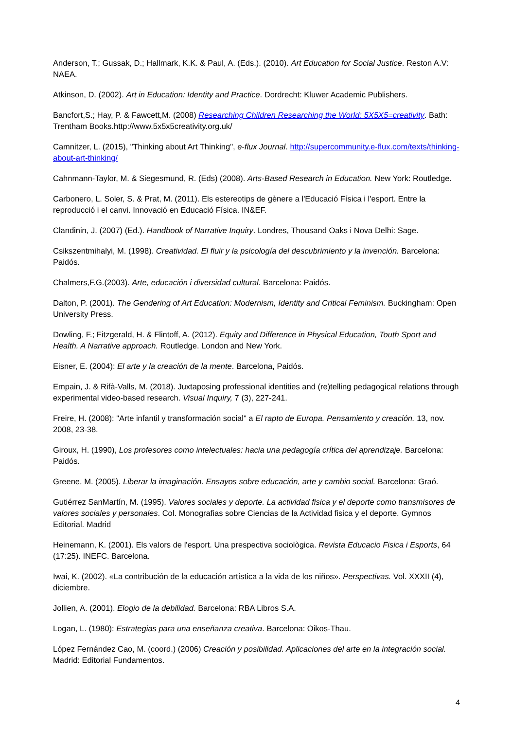Anderson, T.; Gussak, D.; Hallmark, K.K. & Paul, A. (Eds.). (2010). Art Education for Social Justice. Reston A.V: NAEA.
Atkinson, D. (2002). Art in Education: Identity and Practice. Dordrecht: Kluwer Academic Publishers.
Bancfort,S.; Hay, P. & Fawcett,M. (2008) Researching Children Researching the World: 5X5X5=creativity. Bath: Trentham Books.http://www.5x5x5creativity.org.uk/
Camnitzer, L. (2015), "Thinking about Art Thinking", e-flux Journal. http://supercommunity.e-flux.com/texts/thinking-about-art-thinking/
Cahnmann-Taylor, M. & Siegesmund, R. (Eds) (2008). Arts-Based Research in Education. New York: Routledge.
Carbonero, L. Soler, S. & Prat, M. (2011). Els estereotips de gènere a l'Educació Física i l'esport. Entre la reproducció i el canvi. Innovació en Educació Física. IN&EF.
Clandinin, J. (2007) (Ed.). Handbook of Narrative Inquiry. Londres, Thousand Oaks i Nova Delhi: Sage.
Csikszentmihalyi, M. (1998). Creatividad. El fluir y la psicología del descubrimiento y la invención. Barcelona: Paidós.
Chalmers,F.G.(2003). Arte, educación i diversidad cultural. Barcelona: Paidós.
Dalton, P. (2001). The Gendering of Art Education: Modernism, Identity and Critical Feminism. Buckingham: Open University Press.
Dowling, F.; Fitzgerald, H. & Flintoff, A. (2012). Equity and Difference in Physical Education, Touth Sport and Health. A Narrative approach. Routledge. London and New York.
Eisner, E. (2004): El arte y la creación de la mente. Barcelona, Paidós.
Empain, J. & Rifà-Valls, M. (2018). Juxtaposing professional identities and (re)telling pedagogical relations through experimental video-based research. Visual Inquiry, 7 (3), 227-241.
Freire, H. (2008): "Arte infantil y transformación social" a El rapto de Europa. Pensamiento y creación. 13, nov. 2008, 23-38.
Giroux, H. (1990), Los profesores como intelectuales: hacia una pedagogía crítica del aprendizaje. Barcelona: Paidós.
Greene, M. (2005). Liberar la imaginación. Ensayos sobre educación, arte y cambio social. Barcelona: Graó.
Gutiérrez SanMartín, M. (1995). Valores sociales y deporte. La actividad fisica y el deporte como transmisores de valores sociales y personales. Col. Monografias sobre Ciencias de la Actividad fisica y el deporte. Gymnos Editorial. Madrid
Heinemann, K. (2001). Els valors de l'esport. Una prespectiva sociològica. Revista Educacio Fisica i Esports, 64 (17:25). INEFC. Barcelona.
Iwai, K. (2002). «La contribución de la educación artística a la vida de los niños». Perspectivas. Vol. XXXII (4), diciembre.
Jollien, A. (2001). Elogio de la debilidad. Barcelona: RBA Libros S.A.
Logan, L. (1980): Estrategias para una enseñanza creativa. Barcelona: Oikos-Thau.
López Fernández Cao, M. (coord.) (2006) Creación y posibilidad. Aplicaciones del arte en la integración social. Madrid: Editorial Fundamentos.
4